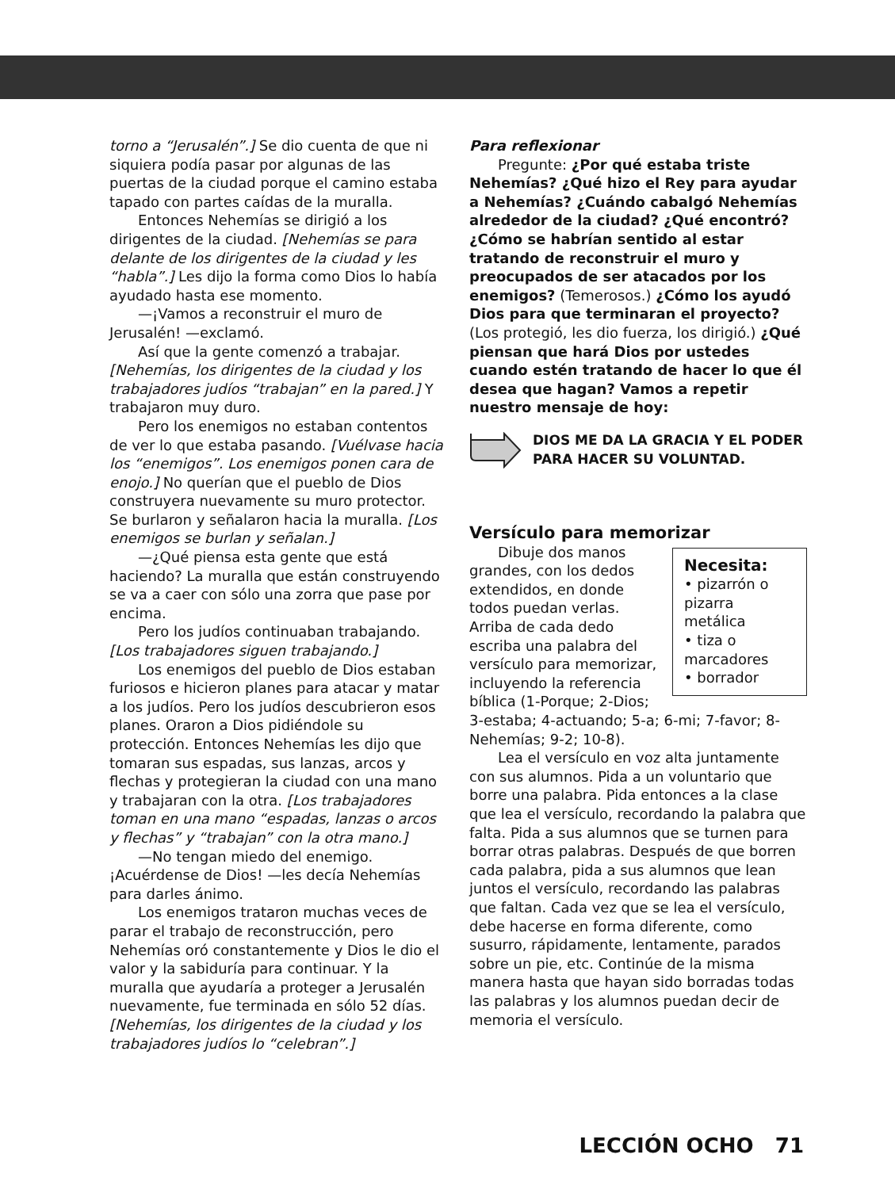torno a “Jerusalén”.] Se dio cuenta de que ni siquiera podía pasar por algunas de las puertas de la ciudad porque el camino estaba tapado con partes caídas de la muralla.
Entonces Nehemías se dirigió a los dirigentes de la ciudad. [Nehemías se para delante de los dirigentes de la ciudad y les “habla”.] Les dijo la forma como Dios lo había ayudado hasta ese momento.
—¡Vamos a reconstruir el muro de Jerusalén! —exclamó.
Así que la gente comenzó a trabajar. [Nehemías, los dirigentes de la ciudad y los trabajadores judíos “trabajan” en la pared.] Y trabajaron muy duro.
Pero los enemigos no estaban contentos de ver lo que estaba pasando. [Vuélvase hacia los “enemigos”. Los enemigos ponen cara de enojo.] No querían que el pueblo de Dios construyera nuevamente su muro protector. Se burlaron y señalaron hacia la muralla. [Los enemigos se burlan y señalan.]
—¿Qué piensa esta gente que está haciendo? La muralla que están construyendo se va a caer con sólo una zorra que pase por encima.
Pero los judíos continuaban trabajando. [Los trabajadores siguen trabajando.]
Los enemigos del pueblo de Dios estaban furiosos e hicieron planes para atacar y matar a los judíos. Pero los judíos descubrieron esos planes. Oraron a Dios pidiéndole su protección. Entonces Nehemías les dijo que tomaran sus espadas, sus lanzas, arcos y flechas y protegieran la ciudad con una mano y trabajaran con la otra. [Los trabajadores toman en una mano “espadas, lanzas o arcos y flechas” y “trabajan” con la otra mano.]
—No tengan miedo del enemigo. ¡Acuérdense de Dios! —les decía Nehemías para darles ánimo.
Los enemigos trataron muchas veces de parar el trabajo de reconstrucción, pero Nehemías oró constantemente y Dios le dio el valor y la sabiduría para continuar. Y la muralla que ayudaría a proteger a Jerusalén nuevamente, fue terminada en sólo 52 días. [Nehemías, los dirigentes de la ciudad y los trabajadores judíos lo “celebran”.]
Para reflexionar
Pregunte: ¿Por qué estaba triste Nehemías? ¿Qué hizo el Rey para ayudar a Nehemías? ¿Cuándo cabalgó Nehemías alrededor de la ciudad? ¿Qué encontró? ¿Cómo se habrían sentido al estar tratando de reconstruir el muro y preocupados de ser atacados por los enemigos? (Temerosos.) ¿Cómo los ayudó Dios para que terminaran el proyecto? (Los protegió, les dio fuerza, los dirigió.) ¿Qué piensan que hará Dios por ustedes cuando estén tratando de hacer lo que él desea que hagan? Vamos a repetir nuestro mensaje de hoy:
DIOS ME DA LA GRACIA Y EL PODER
PARA HACER SU VOLUNTAD.
Versículo para memorizar
Necesita:
• pizarrón o pizarra metálica
• tiza o marcadores
• borrador
Dibuje dos manos grandes, con los dedos extendidos, en donde todos puedan verlas. Arriba de cada dedo escriba una palabra del versículo para memorizar, incluyendo la referencia bíblica (1-Porque; 2-Dios; 3-estaba; 4-actuando; 5-a; 6-mi; 7-favor; 8-Nehemías; 9-2; 10-8).
Lea el versículo en voz alta juntamente con sus alumnos. Pida a un voluntario que borre una palabra. Pida entonces a la clase que lea el versículo, recordando la palabra que falta. Pida a sus alumnos que se turnen para borrar otras palabras. Después de que borren cada palabra, pida a sus alumnos que lean juntos el versículo, recordando las palabras que faltan. Cada vez que se lea el versículo, debe hacerse en forma diferente, como susurro, rápidamente, lentamente, parados sobre un pie, etc. Continúe de la misma manera hasta que hayan sido borradas todas las palabras y los alumnos puedan decir de memoria el versículo.
LECCIÓN OCHO 71